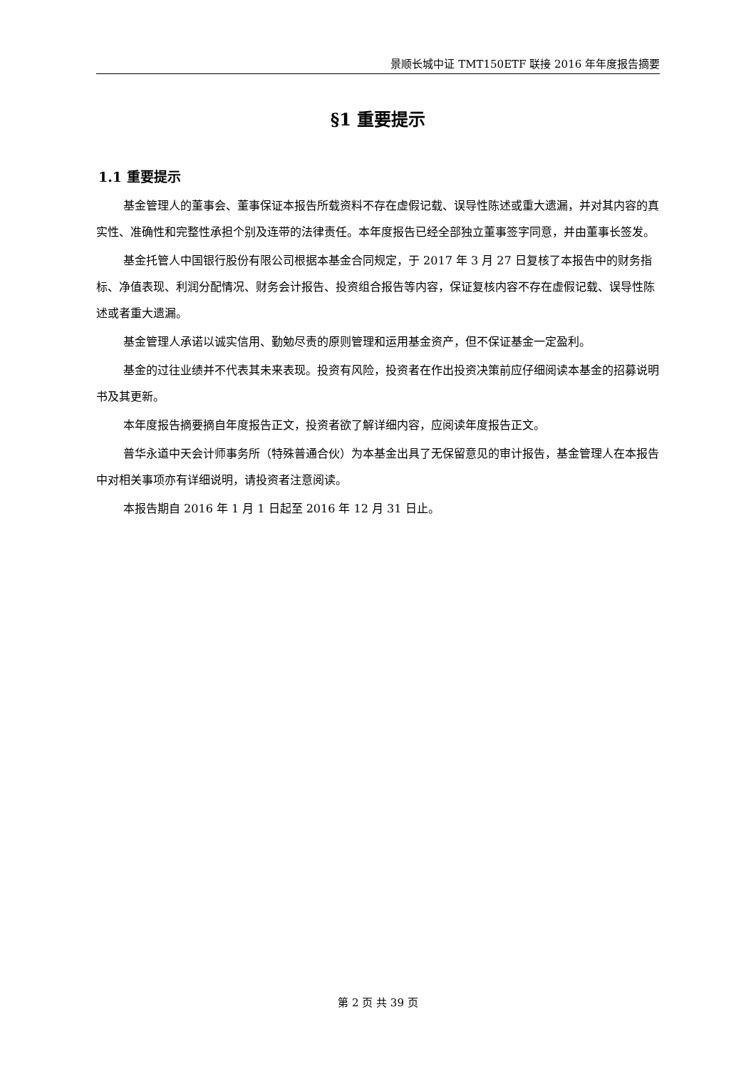景顺长城中证 TMT150ETF 联接 2016 年年度报告摘要
§1 重要提示
1.1 重要提示
基金管理人的董事会、董事保证本报告所载资料不存在虚假记载、误导性陈述或重大遗漏，并对其内容的真实性、准确性和完整性承担个别及连带的法律责任。本年度报告已经全部独立董事签字同意，并由董事长签发。
基金托管人中国银行股份有限公司根据本基金合同规定，于 2017 年 3 月 27 日复核了本报告中的财务指标、净值表现、利润分配情况、财务会计报告、投资组合报告等内容，保证复核内容不存在虚假记载、误导性陈述或者重大遗漏。
基金管理人承诺以诚实信用、勤勉尽责的原则管理和运用基金资产，但不保证基金一定盈利。
基金的过往业绩并不代表其未来表现。投资有风险，投资者在作出投资决策前应仔细阅读本基金的招募说明书及其更新。
本年度报告摘要摘自年度报告正文，投资者欲了解详细内容，应阅读年度报告正文。
普华永道中天会计师事务所（特殊普通合伙）为本基金出具了无保留意见的审计报告，基金管理人在本报告中对相关事项亦有详细说明，请投资者注意阅读。
本报告期自 2016 年 1 月 1 日起至 2016 年 12 月 31 日止。
第 2 页 共 39 页